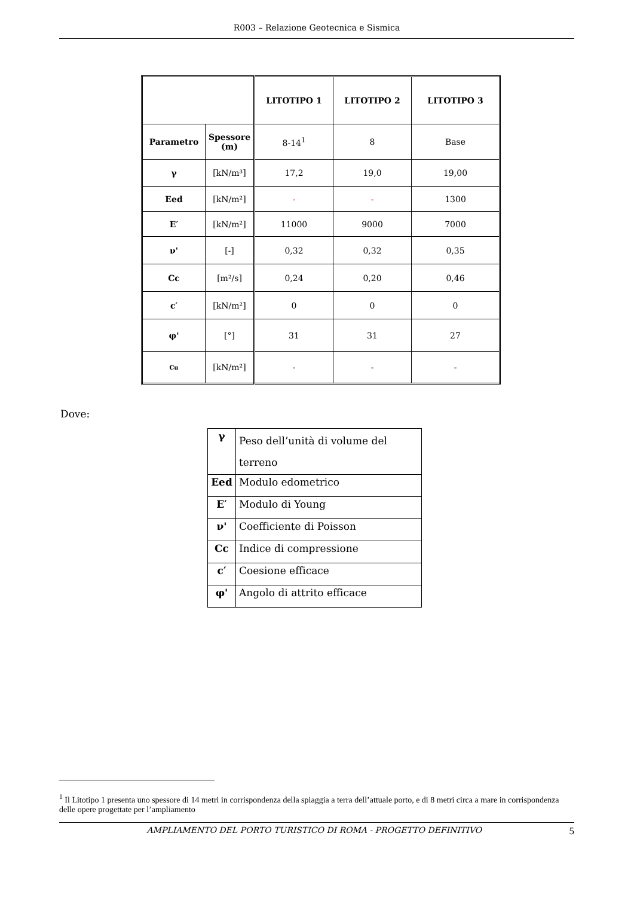R003 – Relazione Geotecnica e Sismica
| | | LITOTIPO 1 | LITOTIPO 2 | LITOTIPO 3 |
| Parametro | Spessore (m) | 8-14<sup>1</sup> | 8 | Base |
| γ | [kN/m³] | 17,2 | 19,0 | 19,00 |
| Eed | [kN/m²] | - | - | 1300 |
| E′ | [kN/m²] | 11000 | 9000 | 7000 |
| ν' | [-] | 0,32 | 0,32 | 0,35 |
| Cc | [m²/s] | 0,24 | 0,20 | 0,46 |
| c′ | [kN/m²] | 0 | 0 | 0 |
| φ' | [°] | 31 | 31 | 27 |
| Cu | [kN/m²] | - | - | - |
Dove:
| γ | Peso dell’unità di volume del terreno |
| Eed | Modulo edometrico |
| E′ | Modulo di Young |
| ν' | Coefficiente di Poisson |
| Cc | Indice di compressione |
| c′ | Coesione efficace |
| φ' | Angolo di attrito efficace |
<sup>1</sup> Il Litotipo 1 presenta uno spessore di 14 metri in corrispondenza della spiaggia a terra dell’attuale porto, e di 8 metri circa a mare in corrispondenza delle opere progettate per l’ampliamento
AMPLIAMENTO DEL PORTO TURISTICO DI ROMA - PROGETTO DEFINITIVO 5